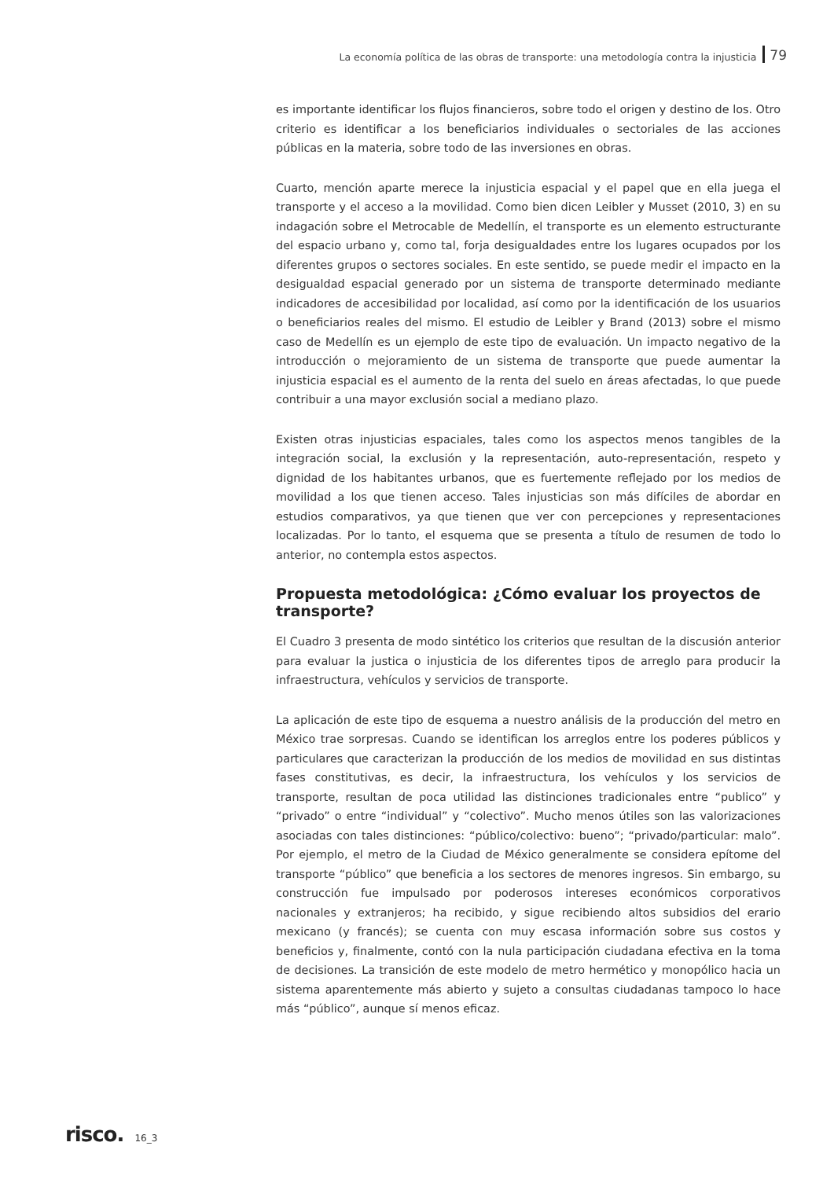La economía política de las obras de transporte: una metodología contra la injusticia 79
es importante identificar los flujos financieros, sobre todo el origen y destino de los. Otro criterio es identificar a los beneficiarios individuales o sectoriales de las acciones públicas en la materia, sobre todo de las inversiones en obras.
Cuarto, mención aparte merece la injusticia espacial y el papel que en ella juega el transporte y el acceso a la movilidad. Como bien dicen Leibler y Musset (2010, 3) en su indagación sobre el Metrocable de Medellín, el transporte es un elemento estructurante del espacio urbano y, como tal, forja desigualdades entre los lugares ocupados por los diferentes grupos o sectores sociales. En este sentido, se puede medir el impacto en la desigualdad espacial generado por un sistema de transporte determinado mediante indicadores de accesibilidad por localidad, así como por la identificación de los usuarios o beneficiarios reales del mismo. El estudio de Leibler y Brand (2013) sobre el mismo caso de Medellín es un ejemplo de este tipo de evaluación. Un impacto negativo de la introducción o mejoramiento de un sistema de transporte que puede aumentar la injusticia espacial es el aumento de la renta del suelo en áreas afectadas, lo que puede contribuir a una mayor exclusión social a mediano plazo.
Existen otras injusticias espaciales, tales como los aspectos menos tangibles de la integración social, la exclusión y la representación, auto-representación, respeto y dignidad de los habitantes urbanos, que es fuertemente reflejado por los medios de movilidad a los que tienen acceso. Tales injusticias son más difíciles de abordar en estudios comparativos, ya que tienen que ver con percepciones y representaciones localizadas. Por lo tanto, el esquema que se presenta a título de resumen de todo lo anterior, no contempla estos aspectos.
Propuesta metodológica: ¿Cómo evaluar los proyectos de transporte?
El Cuadro 3 presenta de modo sintético los criterios que resultan de la discusión anterior para evaluar la justica o injusticia de los diferentes tipos de arreglo para producir la infraestructura, vehículos y servicios de transporte.
La aplicación de este tipo de esquema a nuestro análisis de la producción del metro en México trae sorpresas. Cuando se identifican los arreglos entre los poderes públicos y particulares que caracterizan la producción de los medios de movilidad en sus distintas fases constitutivas, es decir, la infraestructura, los vehículos y los servicios de transporte, resultan de poca utilidad las distinciones tradicionales entre “publico” y “privado” o entre “individual” y “colectivo”. Mucho menos útiles son las valorizaciones asociadas con tales distinciones: “público/colectivo: bueno”; “privado/particular: malo”. Por ejemplo, el metro de la Ciudad de México generalmente se considera epítome del transporte “público” que beneficia a los sectores de menores ingresos. Sin embargo, su construcción fue impulsado por poderosos intereses económicos corporativos nacionales y extranjeros; ha recibido, y sigue recibiendo altos subsidios del erario mexicano (y francés); se cuenta con muy escasa información sobre sus costos y beneficios y, finalmente, contó con la nula participación ciudadana efectiva en la toma de decisiones. La transición de este modelo de metro hermético y monopólico hacia un sistema aparentemente más abierto y sujeto a consultas ciudadanas tampoco lo hace más “público”, aunque sí menos eficaz.
risco. 16_3